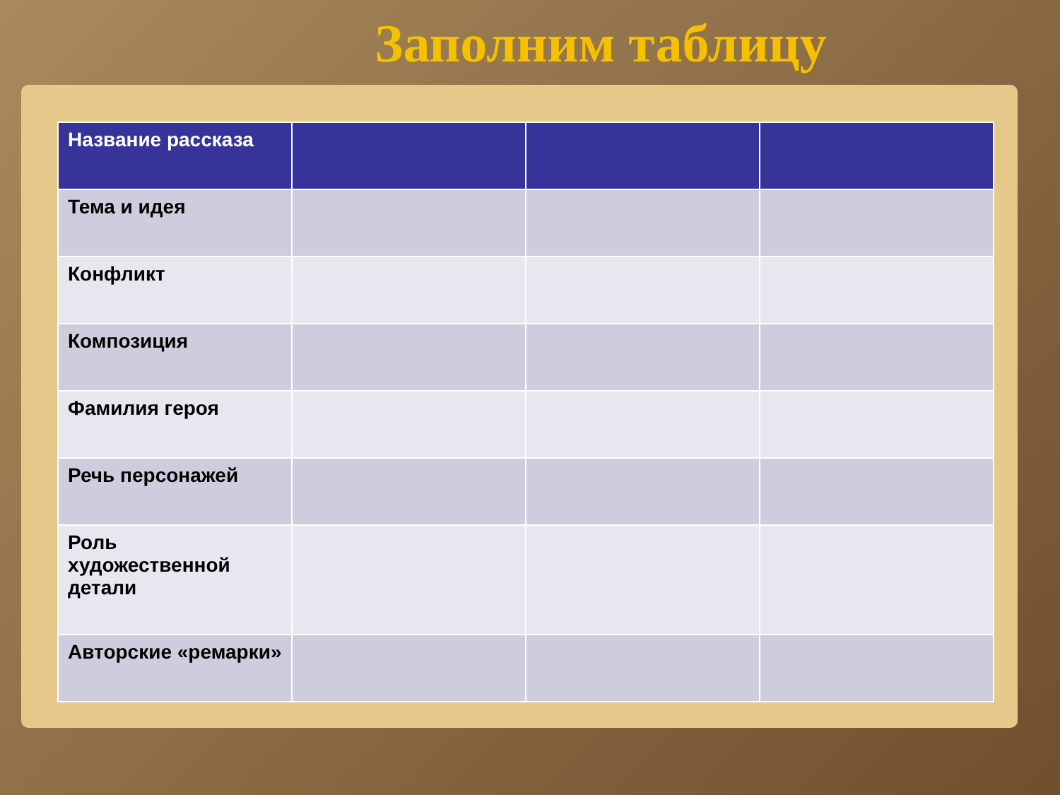Заполним таблицу
| Название рассказа | | | |
| --- | --- | --- | --- |
| Тема и идея | | | |
| Конфликт | | | |
| Композиция | | | |
| Фамилия героя | | | |
| Речь персонажей | | | |
| Роль художественной детали | | | |
| Авторские «ремарки» | | | |